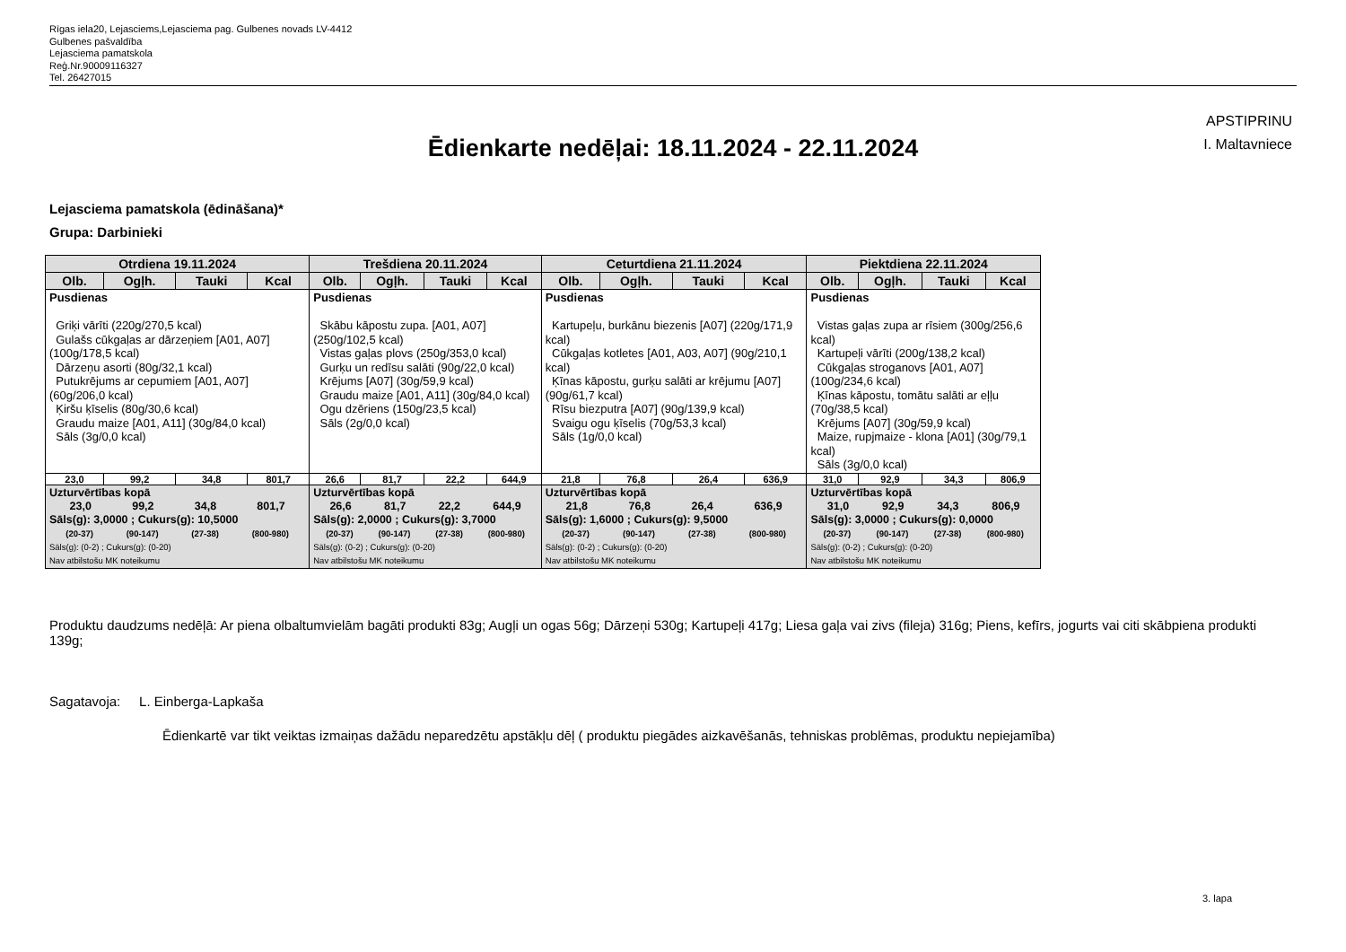Rīgas iela20, Lejasciems,Lejasciema pag. Gulbenes novads LV-4412
Gulbenes pašvaldība
Lejasciema pamatskola
Reģ.Nr.90009116327
Tel. 26427015
APSTIPRINU
I. Maltavniece
Ēdienkarte nedēļai: 18.11.2024 - 22.11.2024
Lejasciema pamatskola (ēdināšana)*
Grupa: Darbinieki
| Otrdiena 19.11.2024 | | | | Trešdiena 20.11.2024 | | | | Ceturtdiena 21.11.2024 | | | | Piektdiena 22.11.2024 | | | |
| --- | --- | --- | --- | --- | --- | --- | --- | --- | --- | --- | --- | --- | --- | --- | --- |
| Olb. | Ogļh. | Tauki | Kcal | Olb. | Ogļh. | Tauki | Kcal | Olb. | Ogļh. | Tauki | Kcal | Olb. | Ogļh. | Tauki | Kcal |
| Pusdienas Griķi vārīti (220g/270,5 kcal) Gulašs cūkgaļas ar dārzeņiem [A01, A07] (100g/178,5 kcal) Dārzeņu asorti (80g/32,1 kcal) Putukrējums ar cepumiem [A01, A07] (60g/206,0 kcal) Ķiršu ķīselis (80g/30,6 kcal) Graudu maize [A01, A11] (30g/84,0 kcal) Sāls (3g/0,0 kcal) | | | | Pusdienas Skābu kāpostu zupa. [A01, A07] (250g/102,5 kcal) Vistas gaļas plovs (250g/353,0 kcal) Gurķu un redīsu salāti (90g/22,0 kcal) Krējums [A07] (30g/59,9 kcal) Graudu maize [A01, A11] (30g/84,0 kcal) Ogu dzēriens (150g/23,5 kcal) Sāls (2g/0,0 kcal) | | | | Pusdienas Kartupeļu, burkānu biezenis [A07] (220g/171,9 kcal) Cūkgaļas kotletes [A01, A03, A07] (90g/210,1 kcal) Ķīnas kāpostu, gurķu salāti ar krējumu [A07] (90g/61,7 kcal) Rīsu biezputra [A07] (90g/139,9 kcal) Svaigu ogu ķīselis (70g/53,3 kcal) Sāls (1g/0,0 kcal) | | | | Pusdienas Vistas gaļas zupa ar rīsiem (300g/256,6 kcal) Kartupeļi vārīti (200g/138,2 kcal) Cūkgaļas stroganovs [A01, A07] (100g/234,6 kcal) Ķīnas kāpostu, tomātu salāti ar eļļu (70g/38,5 kcal) Krējums [A07] (30g/59,9 kcal) Maize, rupjmaize - klona [A01] (30g/79,1 kcal) Sāls (3g/0,0 kcal) | | | |
| 23,0 | 99,2 | 34,8 | 801,7 | 26,6 | 81,7 | 22,2 | 644,9 | 21,8 | 76,8 | 26,4 | 636,9 | 31,0 | 92,9 | 34,3 | 806,9 |
| Uzturvērtības kopā 23,0 99,2 34,8 801,7 Sāls(g): 3,0000 ; Cukurs(g): 10,5000 (20-37) (90-147) (27-38) (800-980) Sāls(g): (0-2) ; Cukurs(g): (0-20) Nav atbilstošu MK noteikumu | | | | Uzturvērtības kopā 26,6 81,7 22,2 644,9 Sāls(g): 2,0000 ; Cukurs(g): 3,7000 (20-37) (90-147) (27-38) (800-980) Sāls(g): (0-2) ; Cukurs(g): (0-20) Nav atbilstošu MK noteikumu | | | | Uzturvērtības kopā 21,8 76,8 26,4 636,9 Sāls(g): 1,6000 ; Cukurs(g): 9,5000 (20-37) (90-147) (27-38) (800-980) Sāls(g): (0-2) ; Cukurs(g): (0-20) Nav atbilstošu MK noteikumu | | | | Uzturvērtības kopā 31,0 92,9 34,3 806,9 Sāls(g): 3,0000 ; Cukurs(g): 0,0000 (20-37) (90-147) (27-38) (800-980) Sāls(g): (0-2) ; Cukurs(g): (0-20) Nav atbilstošu MK noteikumu | | | |
Produktu daudzums nedēļā: Ar piena olbaltumvielām bagāti produkti 83g; Augļi un ogas 56g; Dārzeņi 530g; Kartupeļi 417g; Liesa gaļa vai zivs (fileja) 316g; Piens, kefīrs, jogurts vai citi skābpiena produkti 139g;
Sagatavoja: L. Einberga-Lapkaša
Ēdienkartē var tikt veiktas izmaiņas dažādu neparedzētu apstākļu dēļ ( produktu piegādes aizkavēšanās, tehniskas problēmas, produktu nepiejamība)
3. lapa